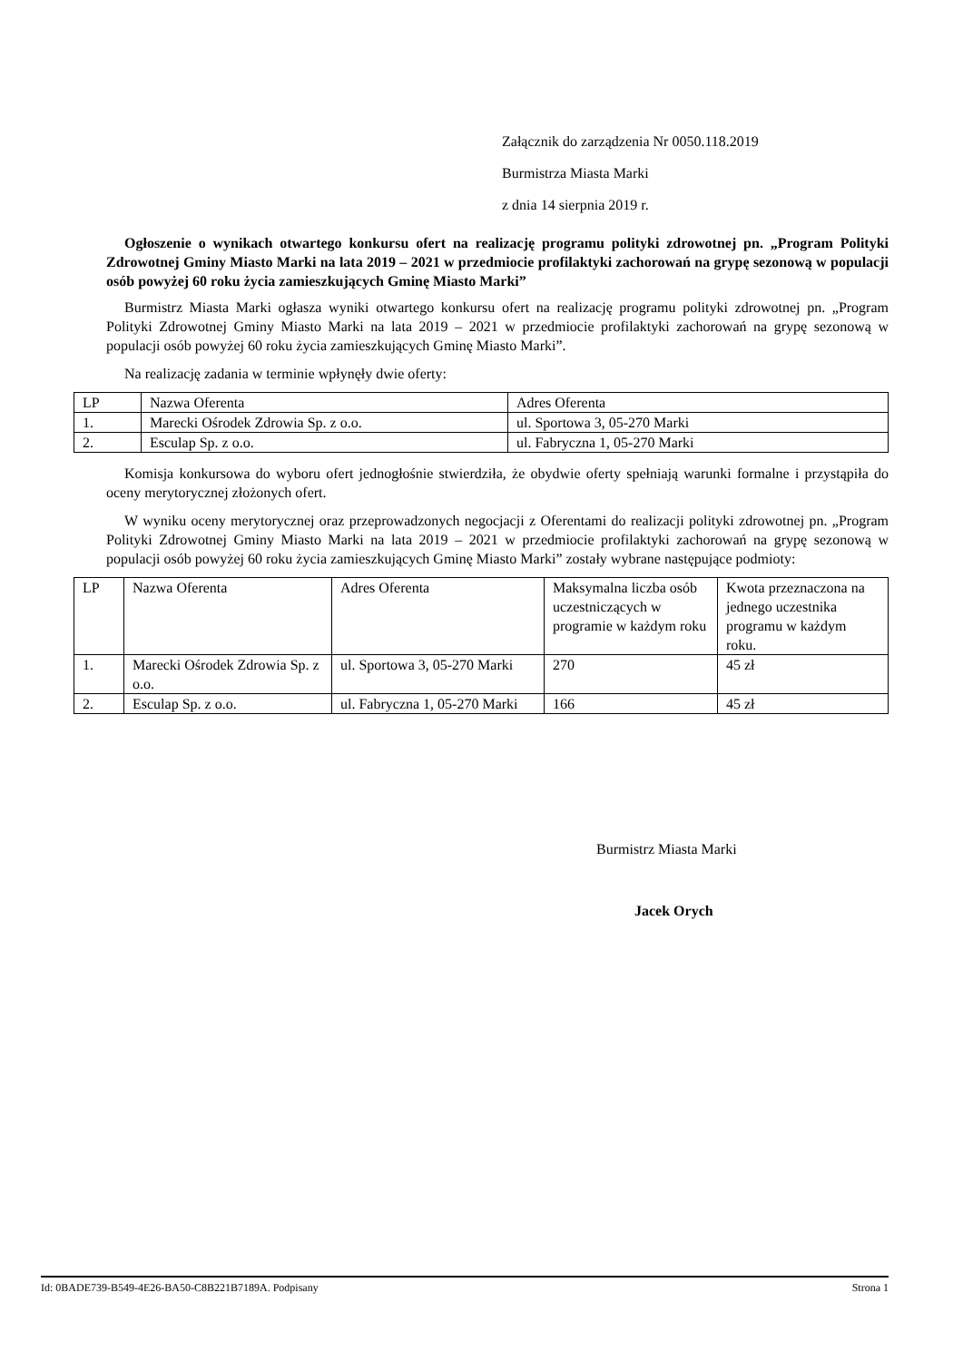Załącznik do zarządzenia Nr 0050.118.2019
Burmistrza Miasta Marki
z dnia 14 sierpnia 2019 r.
Ogłoszenie o wynikach otwartego konkursu ofert na realizację programu polityki zdrowotnej pn. „Program Polityki Zdrowotnej Gminy Miasto Marki na lata 2019 – 2021 w przedmiocie profilaktyki zachorowań na grypę sezonową w populacji osób powyżej 60 roku życia zamieszkujących Gminę Miasto Marki”
Burmistrz Miasta Marki ogłasza wyniki otwartego konkursu ofert na realizację programu polityki zdrowotnej pn. „Program Polityki Zdrowotnej Gminy Miasto Marki na lata 2019 – 2021 w przedmiocie profilaktyki zachorowań na grypę sezonową w populacji osób powyżej 60 roku życia zamieszkujących Gminę Miasto Marki”.
Na realizację zadania w terminie wpłynęły dwie oferty:
| LP | Nazwa Oferenta | Adres Oferenta |
| 1. | Marecki Ośrodek Zdrowia Sp. z o.o. | ul. Sportowa 3, 05-270 Marki |
| 2. | Esculap Sp. z o.o. | ul. Fabryczna 1, 05-270 Marki |
Komisja konkursowa do wyboru ofert jednogłośnie stwierdziła, że obydwie oferty spełniają warunki formalne i przystąpiła do oceny merytorycznej złożonych ofert.
W wyniku oceny merytorycznej oraz przeprowadzonych negocjacji z Oferentami do realizacji polityki zdrowotnej pn. „Program Polityki Zdrowotnej Gminy Miasto Marki na lata 2019 – 2021 w przedmiocie profilaktyki zachorowań na grypę sezonową w populacji osób powyżej 60 roku życia zamieszkujących Gminę Miasto Marki” zostały wybrane następujące podmioty:
| LP | Nazwa Oferenta | Adres Oferenta | Maksymalna liczba osób uczestniczących w programie w każdym roku | Kwota przeznaczona na jednego uczestnika programu w każdym roku. |
| 1. | Marecki Ośrodek Zdrowia Sp. z o.o. | ul. Sportowa 3, 05-270 Marki | 270 | 45 zł |
| 2. | Esculap Sp. z o.o. | ul. Fabryczna 1, 05-270 Marki | 166 | 45 zł |
Burmistrz Miasta Marki
Jacek Orych
Id: 0BADE739-B549-4E26-BA50-C8B221B7189A. Podpisany Strona 1